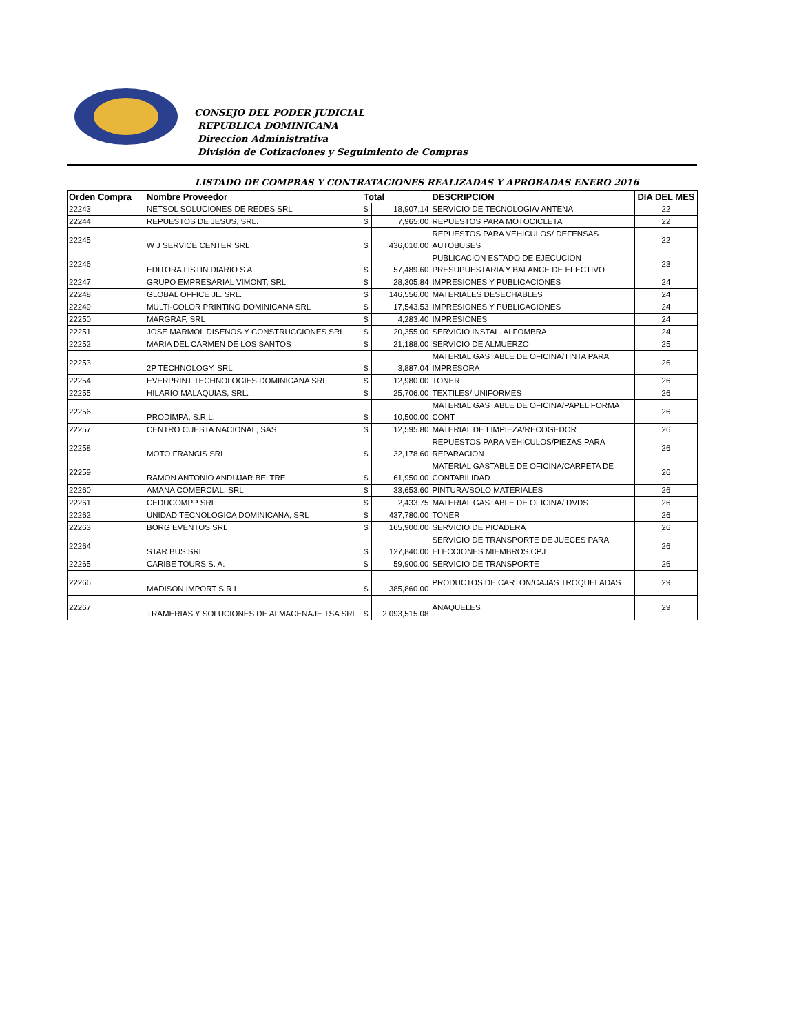CONSEJO DEL PODER JUDICIAL
REPUBLICA DOMINICANA
Direccion Administrativa
División de Cotizaciones y Seguimiento de Compras
LISTADO DE COMPRAS Y CONTRATACIONES REALIZADAS Y APROBADAS ENERO 2016
| Orden Compra | Nombre Proveedor | Total | | DESCRIPCION | DIA DEL MES |
| --- | --- | --- | --- | --- | --- |
| 22243 | NETSOL SOLUCIONES DE REDES SRL | $ | 18,907.14 | SERVICIO DE TECNOLOGIA/ ANTENA | 22 |
| 22244 | REPUESTOS DE JESUS, SRL. | $ | 7,965.00 | REPUESTOS PARA MOTOCICLETA | 22 |
| 22245 | W J SERVICE CENTER SRL | $ | 436,010.00 | REPUESTOS PARA VEHICULOS/ DEFENSAS AUTOBUSES | 22 |
| 22246 | EDITORA LISTIN DIARIO S A | $ | 57,489.60 | PUBLICACION ESTADO DE EJECUCION PRESUPUESTARIA Y BALANCE DE EFECTIVO | 23 |
| 22247 | GRUPO EMPRESARIAL VIMONT, SRL | $ | 28,305.84 | IMPRESIONES Y PUBLICACIONES | 24 |
| 22248 | GLOBAL OFFICE JL. SRL. | $ | 146,556.00 | MATERIALES DESECHABLES | 24 |
| 22249 | MULTI-COLOR PRINTING DOMINICANA SRL | $ | 17,543.53 | IMPRESIONES Y PUBLICACIONES | 24 |
| 22250 | MARGRAF, SRL | $ | 4,283.40 | IMPRESIONES | 24 |
| 22251 | JOSE MARMOL DISENOS Y CONSTRUCCIONES SRL | $ | 20,355.00 | SERVICIO INSTAL. ALFOMBRA | 24 |
| 22252 | MARIA DEL CARMEN DE LOS SANTOS | $ | 21,188.00 | SERVICIO DE ALMUERZO | 25 |
| 22253 | 2P TECHNOLOGY, SRL | $ | 3,887.04 | MATERIAL GASTABLE DE OFICINA/TINTA PARA IMPRESORA | 26 |
| 22254 | EVERPRINT TECHNOLOGIES DOMINICANA SRL | $ | 12,980.00 | TONER | 26 |
| 22255 | HILARIO MALAQUIAS, SRL. | $ | 25,706.00 | TEXTILES/ UNIFORMES | 26 |
| 22256 | PRODIMPA, S.R.L. | $ | 10,500.00 | MATERIAL GASTABLE DE OFICINA/PAPEL FORMA CONT | 26 |
| 22257 | CENTRO CUESTA NACIONAL, SAS | $ | 12,595.80 | MATERIAL DE LIMPIEZA/RECOGEDOR | 26 |
| 22258 | MOTO FRANCIS SRL | $ | 32,178.60 | REPUESTOS PARA VEHICULOS/PIEZAS PARA REPARACION | 26 |
| 22259 | RAMON ANTONIO ANDUJAR BELTRE | $ | 61,950.00 | MATERIAL GASTABLE DE OFICINA/CARPETA DE CONTABILIDAD | 26 |
| 22260 | AMANA COMERCIAL, SRL | $ | 33,653.60 | PINTURA/SOLO MATERIALES | 26 |
| 22261 | CEDUCOMPP SRL | $ | 2,433.75 | MATERIAL GASTABLE DE OFICINA/ DVDS | 26 |
| 22262 | UNIDAD TECNOLOGICA DOMINICANA, SRL | $ | 437,780.00 | TONER | 26 |
| 22263 | BORG EVENTOS SRL | $ | 165,900.00 | SERVICIO DE PICADERA | 26 |
| 22264 | STAR BUS SRL | $ | 127,840.00 | SERVICIO DE TRANSPORTE DE JUECES PARA ELECCIONES MIEMBROS CPJ | 26 |
| 22265 | CARIBE TOURS S. A. | $ | 59,900.00 | SERVICIO DE TRANSPORTE | 26 |
| 22266 | MADISON IMPORT S R L | $ | 385,860.00 | PRODUCTOS DE CARTON/CAJAS TROQUELADAS | 29 |
| 22267 | TRAMERIAS Y SOLUCIONES DE ALMACENAJE TSA SRL | $ | 2,093,515.08 | ANAQUELES | 29 |